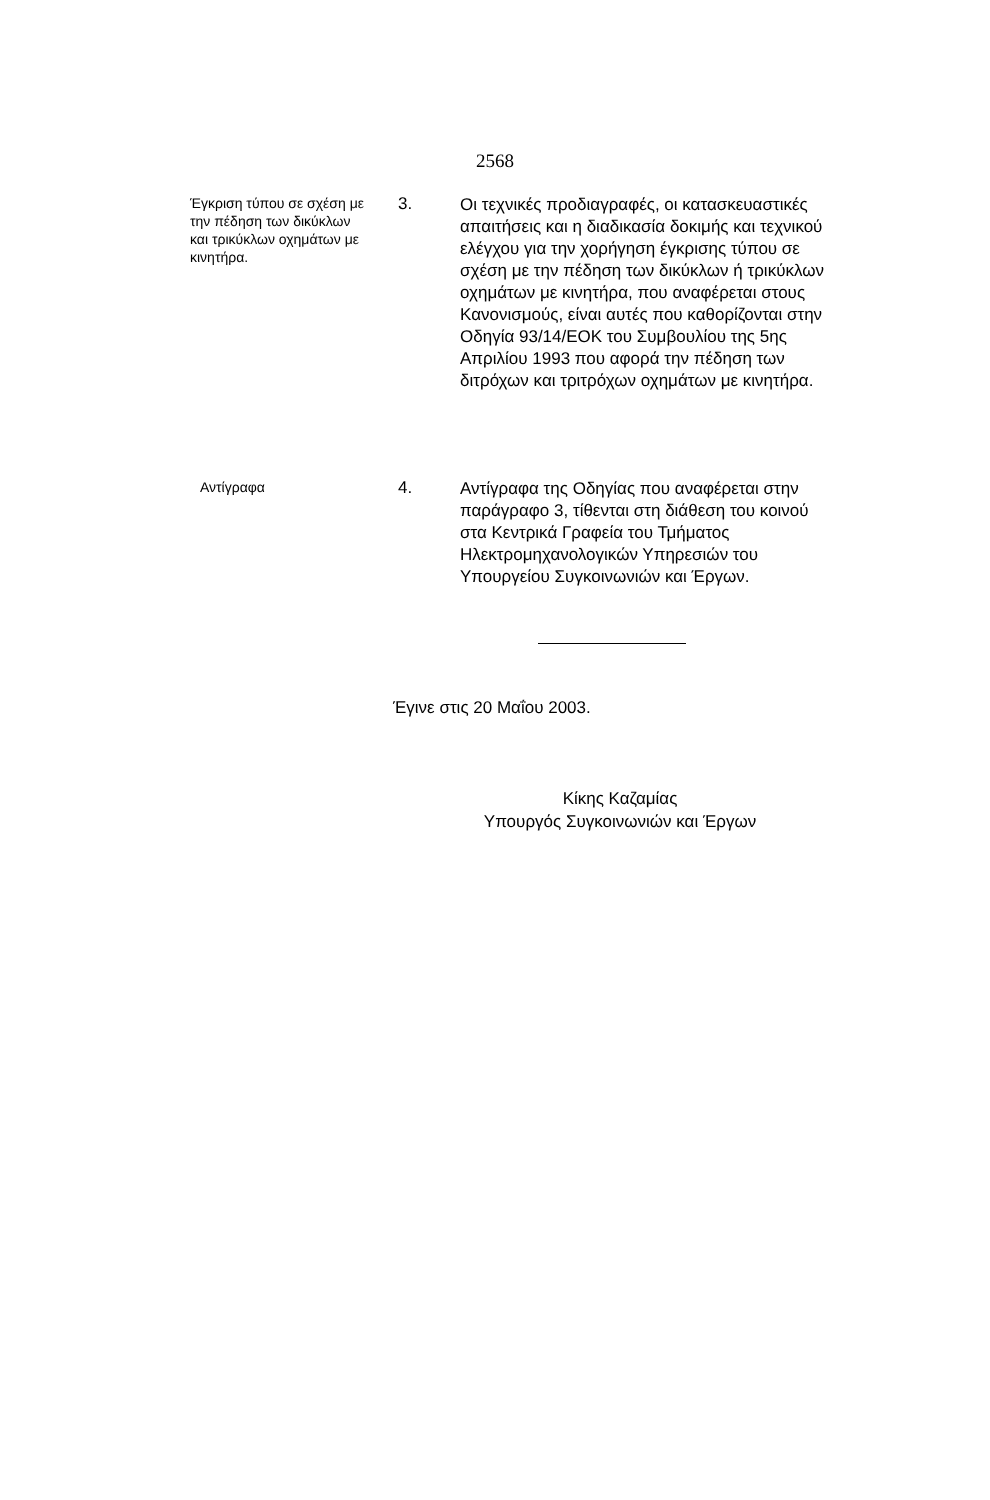2568
Έγκριση τύπου σε σχέση με την πέδηση των δικύκλων και τρικύκλων οχημάτων με κινητήρα.
3.
Οι τεχνικές προδιαγραφές, οι κατασκευαστικές απαιτήσεις και η διαδικασία δοκιμής και τεχνικού ελέγχου για την χορήγηση έγκρισης τύπου σε σχέση με την πέδηση των δικύκλων ή τρικύκλων οχημάτων με κινητήρα, που αναφέρεται στους Κανονισμούς, είναι αυτές που καθορίζονται στην Οδηγία 93/14/ΕΟΚ του Συμβουλίου της 5ης Απριλίου 1993 που αφορά την πέδηση των διτρόχων και τριτρόχων οχημάτων με κινητήρα.
Αντίγραφα
4.
Αντίγραφα της Οδηγίας που αναφέρεται στην παράγραφο 3, τίθενται στη διάθεση του κοινού στα Κεντρικά Γραφεία του Τμήματος Ηλεκτρομηχανολογικών Υπηρεσιών του Υπουργείου Συγκοινωνιών και Έργων.
Έγινε στις 20 Μαΐου 2003.
Κίκης Καζαμίας
Υπουργός Συγκοινωνιών και Έργων